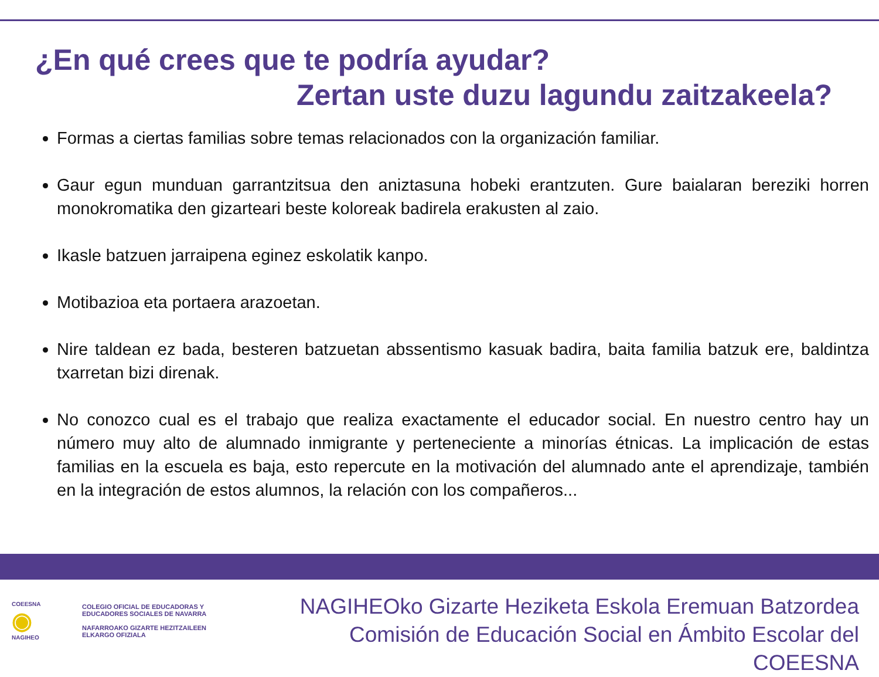¿En qué crees que te podría ayudar?
Zertan uste duzu lagundu zaitzakeela?
Formas a ciertas familias sobre temas relacionados con la organización familiar.
Gaur egun munduan garrantzitsua den aniztasuna hobeki erantzuten. Gure baialaran bereziki horren monokromatika den gizarteari beste koloreak badirela erakusten al zaio.
Ikasle batzuen jarraipena eginez eskolatik kanpo.
Motibazioa eta portaera arazoetan.
Nire taldean ez bada, besteren batzuetan abssentismo kasuak badira, baita familia batzuk ere, baldintza txarretan bizi direnak.
No conozco cual es el trabajo que realiza exactamente el educador social. En nuestro centro hay un número muy alto de alumnado inmigrante y perteneciente a minorías étnicas. La implicación de estas familias en la escuela es baja, esto repercute en la motivación del alumnado ante el aprendizaje, también en la integración de estos alumnos, la relación con los compañeros...
COEESNA
◉
NAGIHEO
COLEGIO OFICIAL DE EDUCADORAS Y
EDUCADORES SOCIALES DE NAVARRA
NAFARROAKO GIZARTE HEZITZAILEEN
ELKARGO OFIZIALA
NAGIHEOko Gizarte Heziketa Eskola Eremuan Batzordea
Comisión de Educación Social en Ámbito Escolar del COEESNA